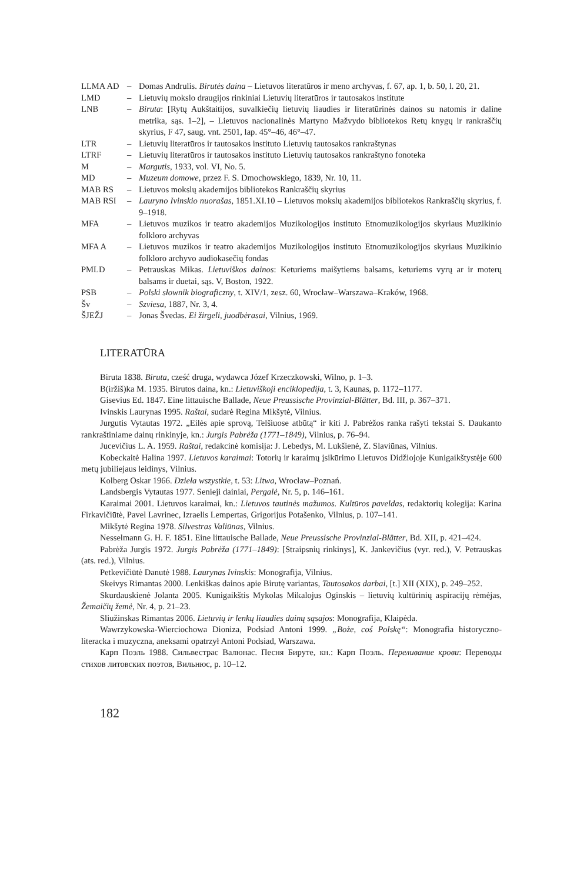| LLMA AD | – | Domas Andrulis. Birutės daina – Lietuvos literatūros ir meno archyvas, f. 67, ap. 1, b. 50, l. 20, 21. |
| LMD | – | Lietuvių mokslo draugijos rinkiniai Lietuvių literatūros ir tautosakos institute |
| LNB | – | Biruta : [Rytų Aukštaitijos, suvalkiečių lietuvių liaudies ir literatūrinės dainos su natomis ir daline metrika, sąs. 1–2], – Lietuvos nacionalinės Martyno Mažvydo bibliotekos Retų knygų ir rankraščių skyrius, F 47, saug. vnt. 2501, lap. 45°–46, 46°–47. |
| LTR | – | Lietuvių literatūros ir tautosakos instituto Lietuvių tautosakos rankraštynas |
| LTRF | – | Lietuvių literatūros ir tautosakos instituto Lietuvių tautosakos rankraštyno fonoteka |
| M | – | Margutis , 1933, vol. VI, No. 5. |
| MD | – | Muzeum domowe , przez F. S. Dmochowskiego, 1839, Nr. 10, 11. |
| MAB RS | – | Lietuvos mokslų akademijos bibliotekos Rankraščių skyrius |
| MAB RSI | – | Lauryno Ivinskio nuorašas , 1851.XI.10 – Lietuvos mokslų akademijos bibliotekos Rankraščių skyrius, f. 9–1918. |
| MFA | – | Lietuvos muzikos ir teatro akademijos Muzikologijos instituto Etnomuzikologijos skyriaus Muzikinio folkloro archyvas |
| MFA A | – | Lietuvos muzikos ir teatro akademijos Muzikologijos instituto Etnomuzikologijos skyriaus Muzikinio folkloro archyvo audiokasečių fondas |
| PMLD | – | Petrauskas Mikas. Lietuviškos dainos : Keturiems maišytiems balsams, keturiems vyrų ar ir moterų balsams ir duetai, sąs. V, Boston, 1922. |
| PSB | – | Polski słownik biograficzny , t. XIV/1, zesz. 60, Wrocław–Warszawa–Kraków, 1968. |
| Šv | – | Szviesa , 1887, Nr. 3, 4. |
| ŠJEŽJ | – | Jonas Švedas. Ei žirgeli, juodbėrasai , Vilnius, 1969. |
LITERATŪRA
Biruta 1838. Biruta, cześć druga, wydawca Józef Krzeczkowski, Wilno, p. 1–3.
B(iržiš)ka M. 1935. Birutos daina, kn.: Lietuviškoji enciklopedija, t. 3, Kaunas, p. 1172–1177.
Gisevius Ed. 1847. Eine littauische Ballade, Neue Preussische Provinzial-Blätter, Bd. III, p. 367–371.
Ivinskis Laurynas 1995. Raštai, sudarė Regina Mikšytė, Vilnius.
Jurgutis Vytautas 1972. „Eilės apie sprovą, Telšiuose atbūtą“ ir kiti J. Pabrėžos ranka rašyti tekstai S. Daukanto rankraštiniame dainų rinkinyje, kn.: Jurgis Pabrėža (1771–1849), Vilnius, p. 76–94.
Jucevičius L. A. 1959. Raštai, redakcinė komisija: J. Lebedys, M. Lukšienė, Z. Slaviūnas, Vilnius.
Kobeckaitė Halina 1997. Lietuvos karaimai: Totorių ir karaimų įsikūrimo Lietuvos Didžiojoje Kunigaikštystėje 600 metų jubiliejaus leidinys, Vilnius.
Kolberg Oskar 1966. Dzieła wszystkie, t. 53: Litwa, Wrocław–Poznań.
Landsbergis Vytautas 1977. Senieji dainiai, Pergalė, Nr. 5, p. 146–161.
Karaimai 2001. Lietuvos karaimai, kn.: Lietuvos tautinės mažumos. Kultūros paveldas, redaktorių kolegija: Karina Firkavičiūtė, Pavel Lavrinec, Izraelis Lempertas, Grigorijus Potašenko, Vilnius, p. 107–141.
Mikšytė Regina 1978. Silvestras Valiūnas, Vilnius.
Nesselmann G. H. F. 1851. Eine littauische Ballade, Neue Preussische Provinzial-Blätter, Bd. XII, p. 421–424.
Pabrėža Jurgis 1972. Jurgis Pabrėža (1771–1849): [Straipsnių rinkinys], K. Jankevičius (vyr. red.), V. Petrauskas (ats. red.), Vilnius.
Petkevičiūtė Danutė 1988. Laurynas Ivinskis: Monografija, Vilnius.
Skeivys Rimantas 2000. Lenkiškas dainos apie Birutę variantas, Tautosakos darbai, [t.] XII (XIX), p. 249–252.
Skurdauskienė Jolanta 2005. Kunigaikštis Mykolas Mikalojus Oginskis – lietuvių kultūrinių aspiracijų rėmėjas, Žemaičių žemė, Nr. 4, p. 21–23.
Sliužinskas Rimantas 2006. Lietuvių ir lenkų liaudies dainų sąsajos: Monografija, Klaipėda.
Wawrzykowska-Wierciochowa Dioniza, Podsiad Antoni 1999. „Boże, coś Polskę“: Monografia historyczno-literacka i muzyczna, aneksami opatrzył Antoni Podsiad, Warszawa.
Карп Поэль 1988. Сильвестрас Валюнас. Песня Бируте, кн.: Карп Поэль. Переливание крови: Переводы стихов литовских поэтов, Вильнюс, p. 10–12.
182